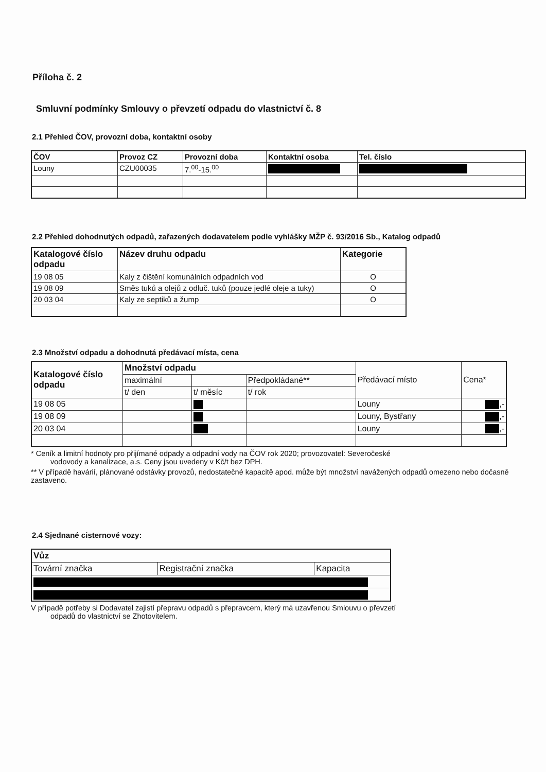Příloha č. 2
Smluvní podmínky Smlouvy o převzetí odpadu do vlastnictví č. 8
2.1 Přehled ČOV, provozní doba, kontaktní osoby
| ČOV | Provoz CZ | Provozní doba | Kontaktní osoba | Tel. číslo |
| --- | --- | --- | --- | --- |
| Louny | CZU00035 | 7.<sup>00</sup>-15.<sup>00</sup> | | |
2.2 Přehled dohodnutých odpadů, zařazených dodavatelem podle vyhlášky MŽP č. 93/2016 Sb., Katalog odpadů
| Katalogové číslo odpadu | Název druhu odpadu | Kategorie |
| --- | --- | --- |
| 19 08 05 | Kaly z čištění komunálních odpadních vod | O |
| 19 08 09 | Směs tuků a olejů z odluč. tuků (pouze jedlé oleje a tuky) | O |
| 20 03 04 | Kaly ze septiků a žump | O |
2.3 Množství odpadu a dohodnutá předávací místa, cena
| Katalogové číslo odpadu | Množství odpadu | | | Předávací místo | Cena* |
| | maximální | | Předpokládané** | | |
| | t/ den | t/ měsíc | t/ rok | | |
| 19 08 05 | | | | Louny | ,- |
| 19 08 09 | | | | Louny, Bystřany | ,- |
| 20 03 04 | | | | Louny | ,- |
* Ceník a limitní hodnoty pro přijímané odpady a odpadní vody na ČOV rok 2020; provozovatel: Severočeské
vodovody a kanalizace, a.s. Ceny jsou uvedeny v Kč/t bez DPH.
** V případě havárií, plánované odstávky provozů, nedostatečné kapacitě apod. může být množství navážených odpadů omezeno nebo dočasně zastaveno.
2.4 Sjednané cisternové vozy:
| Vůz | | |
| --- | --- | --- |
| Tovární značka | Registrační značka | Kapacita |
V případě potřeby si Dodavatel zajistí přepravu odpadů s přepravcem, který má uzavřenou Smlouvu o převzetí
odpadů do vlastnictví se Zhotovitelem.